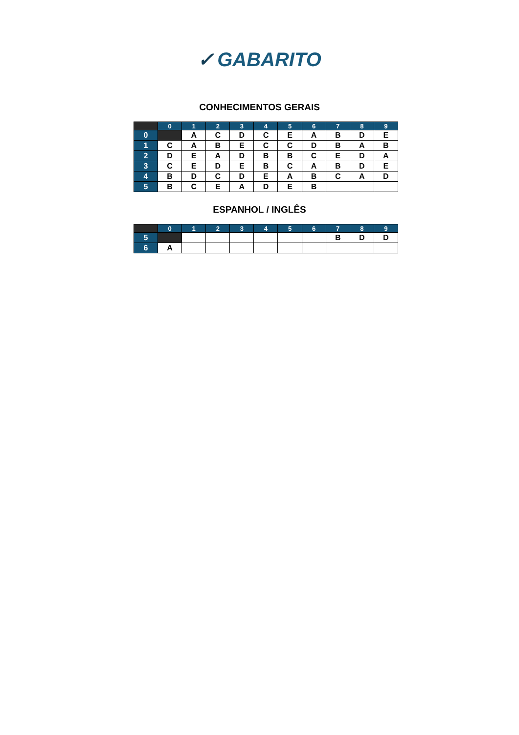✓ GABARITO
CONHECIMENTOS GERAIS
| | 0 | 1 | 2 | 3 | 4 | 5 | 6 | 7 | 8 | 9 |
| --- | --- | --- | --- | --- | --- | --- | --- | --- | --- | --- |
| 0 | | A | C | D | C | E | A | B | D | E |
| 1 | C | A | B | E | C | C | D | B | A | B |
| 2 | D | E | A | D | B | B | C | E | D | A |
| 3 | C | E | D | E | B | C | A | B | D | E |
| 4 | B | D | C | D | E | A | B | C | A | D |
| 5 | B | C | E | A | D | E | B | | | |
ESPANHOL / INGLÊS
| | 0 | 1 | 2 | 3 | 4 | 5 | 6 | 7 | 8 | 9 |
| --- | --- | --- | --- | --- | --- | --- | --- | --- | --- | --- |
| 5 | | | | | | | | B | D | D |
| 6 | A | | | | | | | | | |